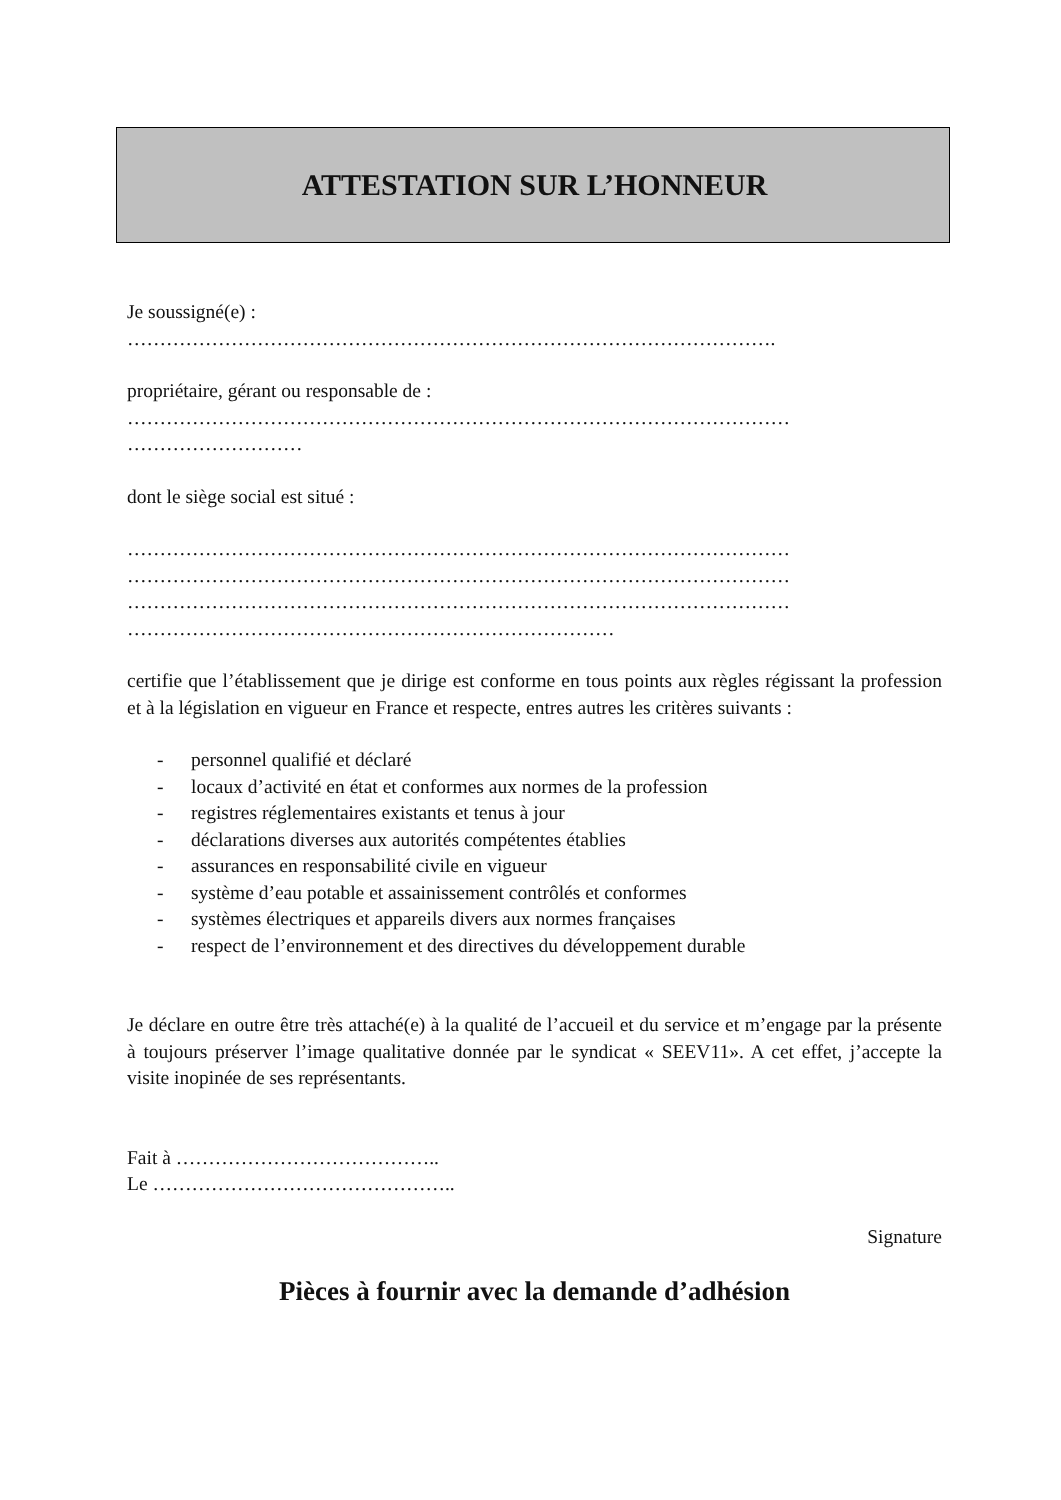ATTESTATION SUR L’HONNEUR
Je soussigné(e) :
……………………………………………………………………………………….
propriétaire, gérant ou responsable de :
…………………………………………………………………………………………
………………………
dont le siège social est situé :
…………………………………………………………………………………………
…………………………………………………………………………………………
…………………………………………………………………………………………
…………………………………………………………………
certifie que l’établissement que je dirige est conforme en tous points aux règles régissant la profession et à la législation en vigueur en France et respecte, entres autres les critères suivants :
- personnel qualifié et déclaré
- locaux d’activité en état et conformes aux normes de la profession
- registres réglementaires existants et tenus à jour
- déclarations diverses aux autorités compétentes établies
- assurances en responsabilité civile en vigueur
- système d’eau potable et assainissement contrôlés et conformes
- systèmes électriques et appareils divers aux normes françaises
- respect de l’environnement et des directives du développement durable
Je déclare en outre être très attaché(e) à la qualité de l’accueil et du service et m’engage par la présente à toujours préserver l’image qualitative donnée par le syndicat « SEEV11». A cet effet, j’accepte la visite inopinée de ses représentants.
Fait à …………………………………..
Le ………………………………………..
Signature
Pièces à fournir avec la demande d’adhésion